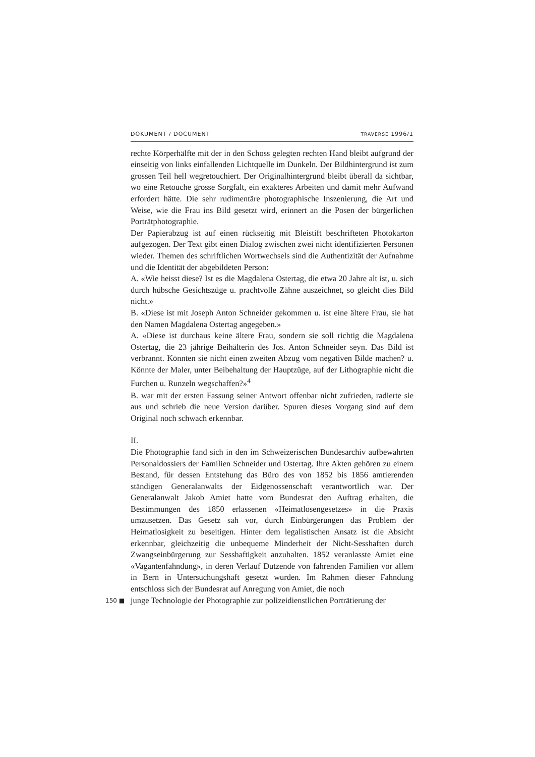DOKUMENT / DOCUMENT TRAVERSE 1996/1
rechte Körperhälfte mit der in den Schoss gelegten rechten Hand bleibt aufgrund der einseitig von links einfallenden Lichtquelle im Dunkeln. Der Bildhintergrund ist zum grossen Teil hell wegretouchiert. Der Originalhintergrund bleibt überall da sichtbar, wo eine Retouche grosse Sorgfalt, ein exakteres Arbeiten und damit mehr Aufwand erfordert hätte. Die sehr rudimentäre photographische Inszenierung, die Art und Weise, wie die Frau ins Bild gesetzt wird, erinnert an die Posen der bürgerlichen Porträtphotographie.
Der Papierabzug ist auf einen rückseitig mit Bleistift beschrifteten Photokarton aufgezogen. Der Text gibt einen Dialog zwischen zwei nicht identifizierten Personen wieder. Themen des schriftlichen Wortwechsels sind die Authentizität der Aufnahme und die Identität der abgebildeten Person:
A. «Wie heisst diese? Ist es die Magdalena Ostertag, die etwa 20 Jahre alt ist, u. sich durch hübsche Gesichtszüge u. prachtvolle Zähne auszeichnet, so gleicht dies Bild nicht.»
B. «Diese ist mit Joseph Anton Schneider gekommen u. ist eine ältere Frau, sie hat den Namen Magdalena Ostertag angegeben.»
A. «Diese ist durchaus keine ältere Frau, sondern sie soll richtig die Magdalena Ostertag, die 23 jährige Beihälterin des Jos. Anton Schneider seyn. Das Bild ist verbrannt. Könnten sie nicht einen zweiten Abzug vom negativen Bilde machen? u. Könnte der Maler, unter Beibehaltung der Hauptzüge, auf der Lithographie nicht die Furchen u. Runzeln wegschaffen?»<sup>4</sup>
B. war mit der ersten Fassung seiner Antwort offenbar nicht zufrieden, radierte sie aus und schrieb die neue Version darüber. Spuren dieses Vorgang sind auf dem Original noch schwach erkennbar.
II.
Die Photographie fand sich in den im Schweizerischen Bundesarchiv aufbewahrten Personaldossiers der Familien Schneider und Ostertag. Ihre Akten gehören zu einem Bestand, für dessen Entstehung das Büro des von 1852 bis 1856 amtierenden ständigen Generalanwalts der Eidgenossenschaft verantwortlich war. Der Generalanwalt Jakob Amiet hatte vom Bundesrat den Auftrag erhalten, die Bestimmungen des 1850 erlassenen «Heimatlosengesetzes» in die Praxis umzusetzen. Das Gesetz sah vor, durch Einbürgerungen das Problem der Heimatlosigkeit zu beseitigen. Hinter dem legalistischen Ansatz ist die Absicht erkennbar, gleichzeitig die unbequeme Minderheit der Nicht-Sesshaften durch Zwangseinbürgerung zur Sesshaftigkeit anzuhalten. 1852 veranlasste Amiet eine «Vagantenfahndung», in deren Verlauf Dutzende von fahrenden Familien vor allem in Bern in Untersuchungshaft gesetzt wurden. Im Rahmen dieser Fahndung entschloss sich der Bundesrat auf Anregung von Amiet, die noch
150 ■
junge Technologie der Photographie zur polizeidienstlichen Porträtierung der